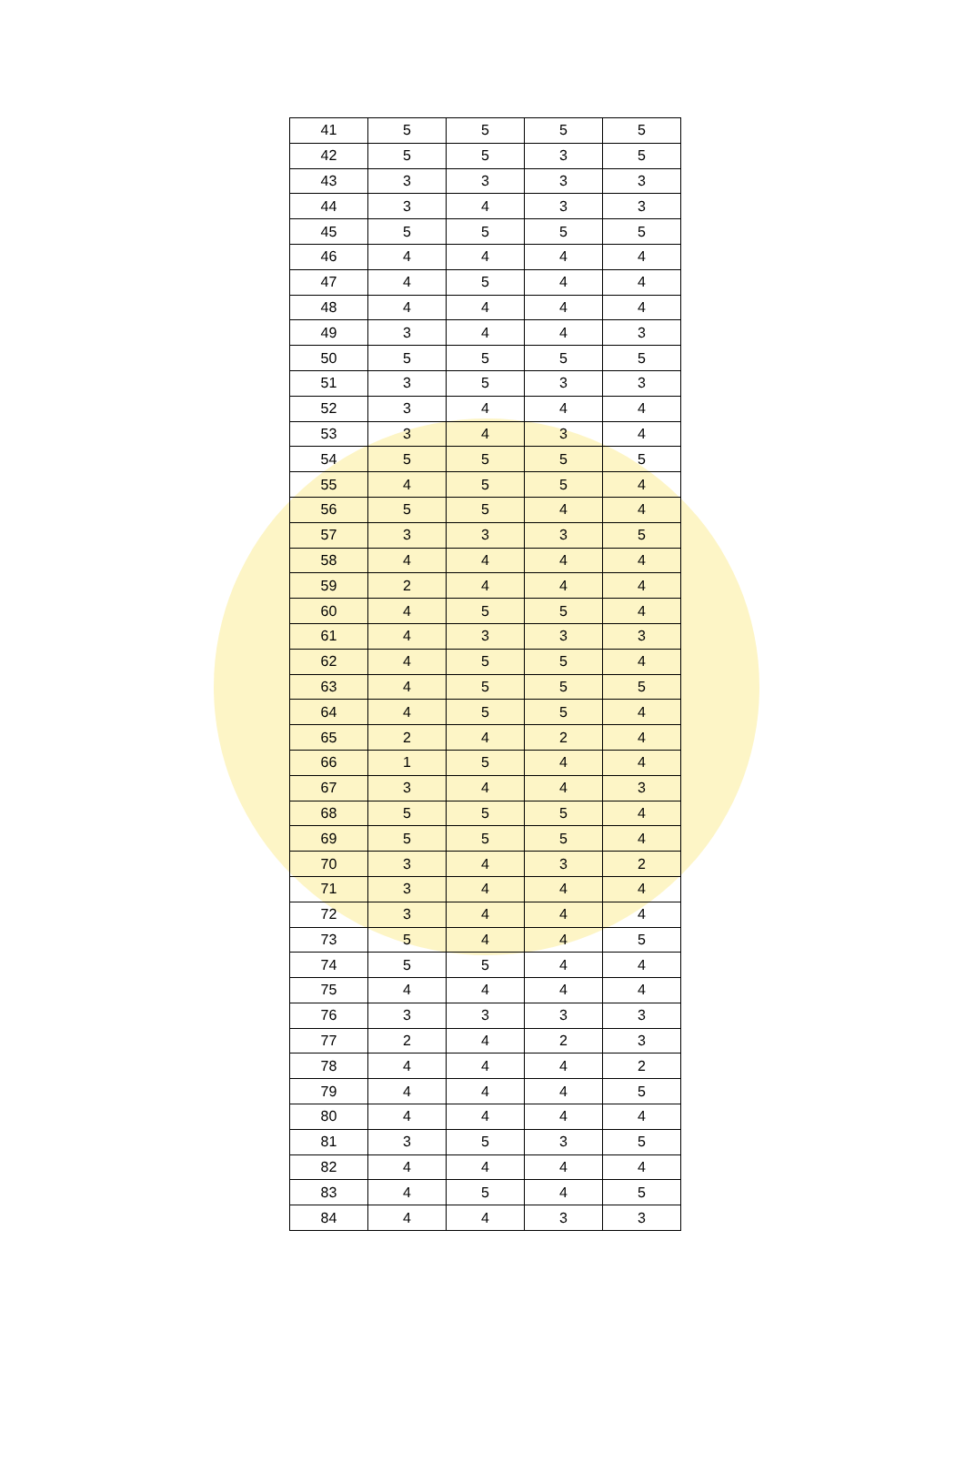| 41 | 5 | 5 | 5 | 5 |
| 42 | 5 | 5 | 3 | 5 |
| 43 | 3 | 3 | 3 | 3 |
| 44 | 3 | 4 | 3 | 3 |
| 45 | 5 | 5 | 5 | 5 |
| 46 | 4 | 4 | 4 | 4 |
| 47 | 4 | 5 | 4 | 4 |
| 48 | 4 | 4 | 4 | 4 |
| 49 | 3 | 4 | 4 | 3 |
| 50 | 5 | 5 | 5 | 5 |
| 51 | 3 | 5 | 3 | 3 |
| 52 | 3 | 4 | 4 | 4 |
| 53 | 3 | 4 | 3 | 4 |
| 54 | 5 | 5 | 5 | 5 |
| 55 | 4 | 5 | 5 | 4 |
| 56 | 5 | 5 | 4 | 4 |
| 57 | 3 | 3 | 3 | 5 |
| 58 | 4 | 4 | 4 | 4 |
| 59 | 2 | 4 | 4 | 4 |
| 60 | 4 | 5 | 5 | 4 |
| 61 | 4 | 3 | 3 | 3 |
| 62 | 4 | 5 | 5 | 4 |
| 63 | 4 | 5 | 5 | 5 |
| 64 | 4 | 5 | 5 | 4 |
| 65 | 2 | 4 | 2 | 4 |
| 66 | 1 | 5 | 4 | 4 |
| 67 | 3 | 4 | 4 | 3 |
| 68 | 5 | 5 | 5 | 4 |
| 69 | 5 | 5 | 5 | 4 |
| 70 | 3 | 4 | 3 | 2 |
| 71 | 3 | 4 | 4 | 4 |
| 72 | 3 | 4 | 4 | 4 |
| 73 | 5 | 4 | 4 | 5 |
| 74 | 5 | 5 | 4 | 4 |
| 75 | 4 | 4 | 4 | 4 |
| 76 | 3 | 3 | 3 | 3 |
| 77 | 2 | 4 | 2 | 3 |
| 78 | 4 | 4 | 4 | 2 |
| 79 | 4 | 4 | 4 | 5 |
| 80 | 4 | 4 | 4 | 4 |
| 81 | 3 | 5 | 3 | 5 |
| 82 | 4 | 4 | 4 | 4 |
| 83 | 4 | 5 | 4 | 5 |
| 84 | 4 | 4 | 3 | 3 |